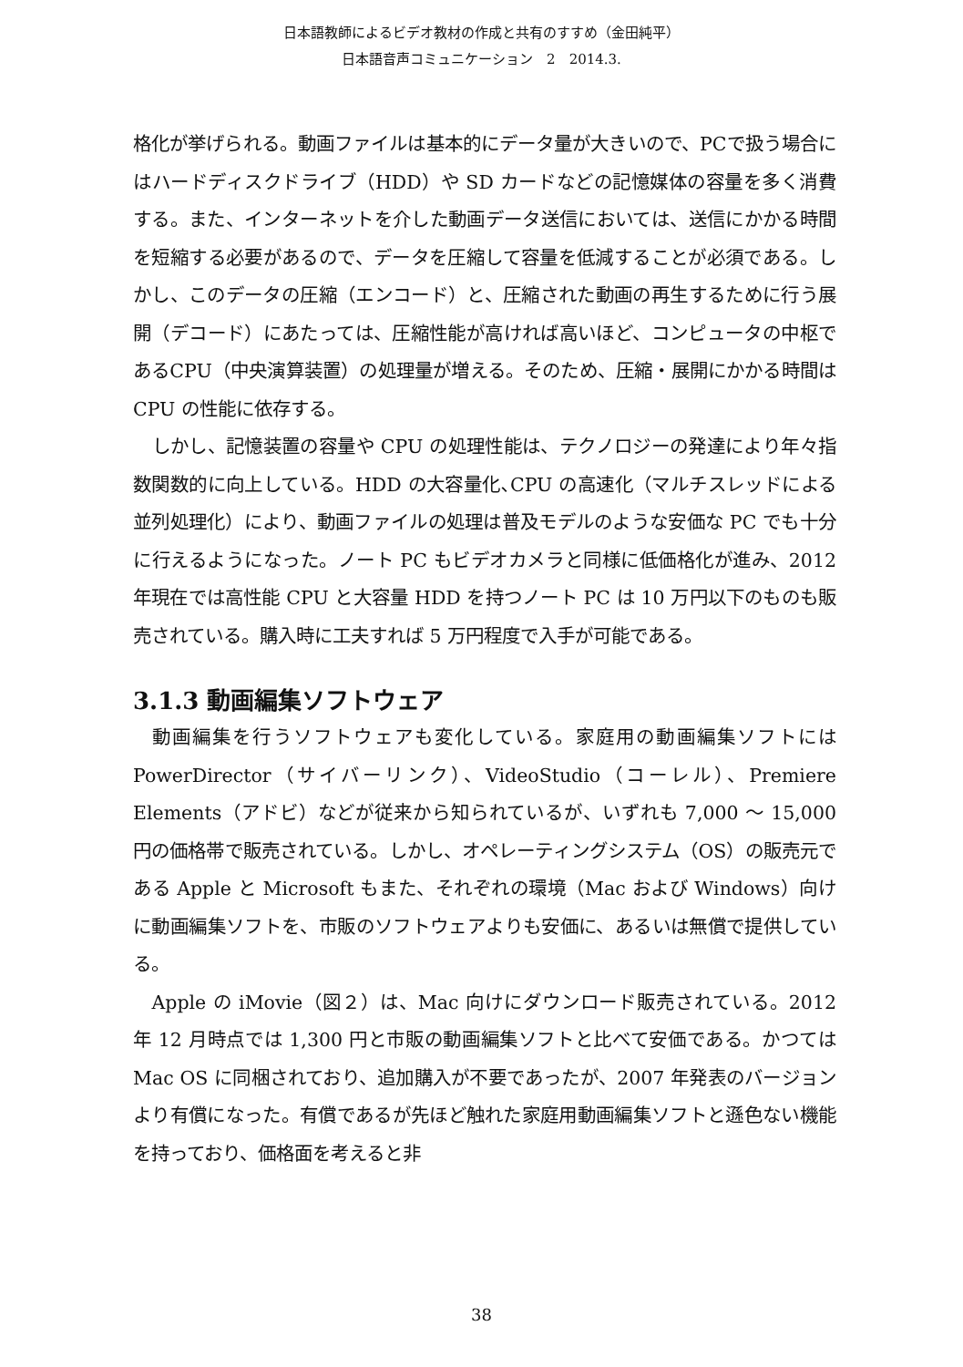日本語教師によるビデオ教材の作成と共有のすすめ（金田純平）
日本語音声コミュニケーション　2　2014.3.
格化が挙げられる。動画ファイルは基本的にデータ量が大きいので、PCで扱う場合にはハードディスクドライブ（HDD）や SD カードなどの記憶媒体の容量を多く消費する。また、インターネットを介した動画データ送信においては、送信にかかる時間を短縮する必要があるので、データを圧縮して容量を低減することが必須である。しかし、このデータの圧縮（エンコード）と、圧縮された動画の再生するために行う展開（デコード）にあたっては、圧縮性能が高ければ高いほど、コンピュータの中枢であるCPU（中央演算装置）の処理量が増える。そのため、圧縮・展開にかかる時間は CPU の性能に依存する。
しかし、記憶装置の容量や CPU の処理性能は、テクノロジーの発達により年々指数関数的に向上している。HDD の大容量化､CPU の高速化（マルチスレッドによる並列処理化）により、動画ファイルの処理は普及モデルのような安価な PC でも十分に行えるようになった。ノート PC もビデオカメラと同様に低価格化が進み、2012 年現在では高性能 CPU と大容量 HDD を持つノート PC は 10 万円以下のものも販売されている。購入時に工夫すれば 5 万円程度で入手が可能である。
3.1.3 動画編集ソフトウェア
動画編集を行うソフトウェアも変化している。家庭用の動画編集ソフトには PowerDirector（サイバーリンク）、VideoStudio（コーレル）、Premiere Elements（アドビ）などが従来から知られているが、いずれも 7,000 〜 15,000 円の価格帯で販売されている。しかし、オペレーティングシステム（OS）の販売元である Apple と Microsoft もまた、それぞれの環境（Mac および Windows）向けに動画編集ソフトを、市販のソフトウェアよりも安価に、あるいは無償で提供している。
Apple の iMovie（図２）は、Mac 向けにダウンロード販売されている。2012 年 12 月時点では 1,300 円と市販の動画編集ソフトと比べて安価である。かつては Mac OS に同梱されており、追加購入が不要であったが、2007 年発表のバージョンより有償になった。有償であるが先ほど触れた家庭用動画編集ソフトと遜色ない機能を持っており、価格面を考えると非
38